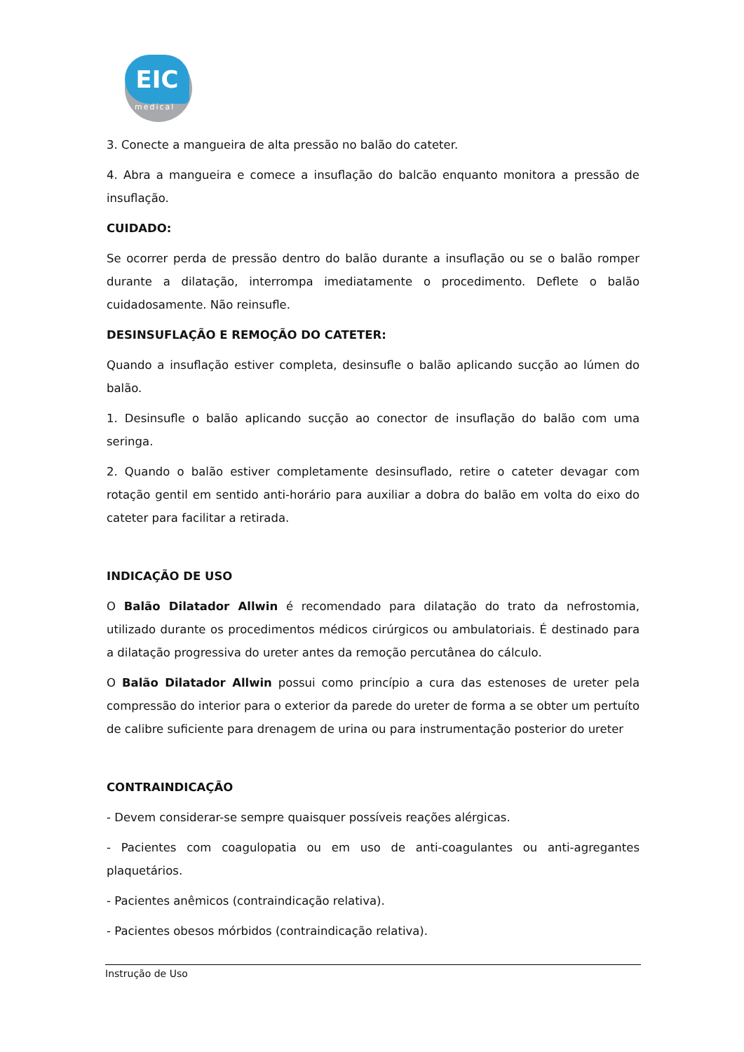EIC
medical
3. Conecte a mangueira de alta pressão no balão do cateter.
4. Abra a mangueira e comece a insuflação do balcão enquanto monitora a pressão de insuflação.
CUIDADO:
Se ocorrer perda de pressão dentro do balão durante a insuflação ou se o balão romper durante a dilatação, interrompa imediatamente o procedimento. Deflete o balão cuidadosamente. Não reinsufle.
DESINSUFLAÇÃO E REMOÇÃO DO CATETER:
Quando a insuflação estiver completa, desinsufle o balão aplicando sucção ao lúmen do balão.
1. Desinsufle o balão aplicando sucção ao conector de insuflação do balão com uma seringa.
2. Quando o balão estiver completamente desinsuflado, retire o cateter devagar com rotação gentil em sentido anti-horário para auxiliar a dobra do balão em volta do eixo do cateter para facilitar a retirada.
INDICAÇÃO DE USO
O Balão Dilatador Allwin é recomendado para dilatação do trato da nefrostomia, utilizado durante os procedimentos médicos cirúrgicos ou ambulatoriais. É destinado para a dilatação progressiva do ureter antes da remoção percutânea do cálculo.
O Balão Dilatador Allwin possui como princípio a cura das estenoses de ureter pela compressão do interior para o exterior da parede do ureter de forma a se obter um pertuíto de calibre suficiente para drenagem de urina ou para instrumentação posterior do ureter
CONTRAINDICAÇÃO
- Devem considerar-se sempre quaisquer possíveis reações alérgicas.
- Pacientes com coagulopatia ou em uso de anti-coagulantes ou anti-agregantes plaquetários.
- Pacientes anêmicos (contraindicação relativa).
- Pacientes obesos mórbidos (contraindicação relativa).
Instrução de Uso